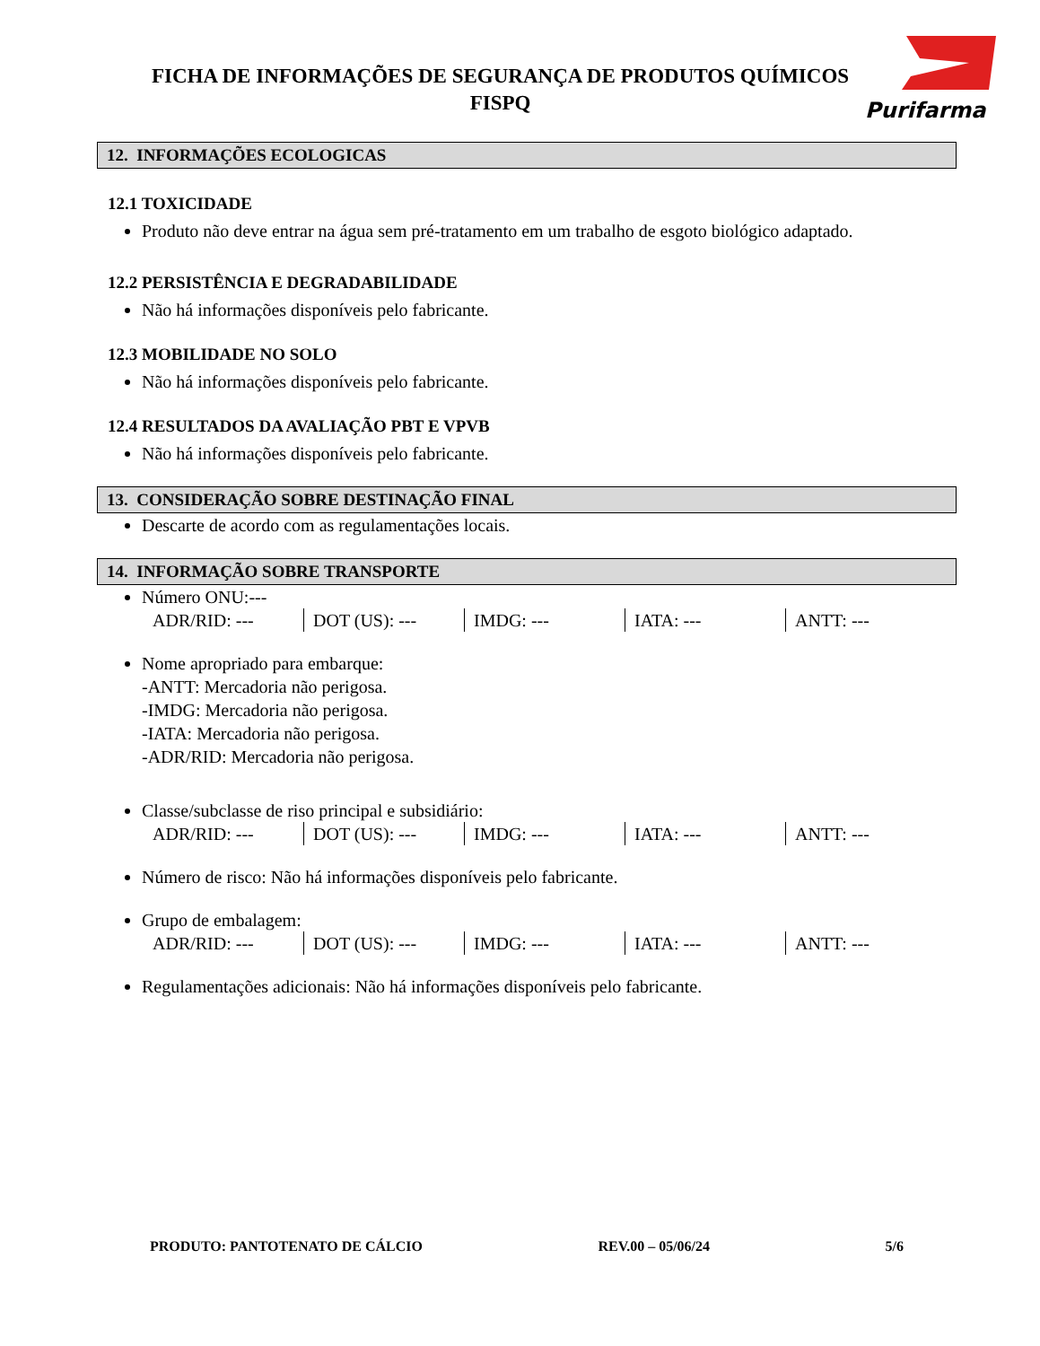FICHA DE INFORMAÇÕES DE SEGURANÇA DE PRODUTOS QUÍMICOS
FISPQ
Purifarma
12. INFORMAÇÕES ECOLOGICAS
12.1 TOXICIDADE
Produto não deve entrar na água sem pré-tratamento em um trabalho de esgoto biológico adaptado.
12.2 PERSISTÊNCIA E DEGRADABILIDADE
Não há informações disponíveis pelo fabricante.
12.3 MOBILIDADE NO SOLO
Não há informações disponíveis pelo fabricante.
12.4 RESULTADOS DA AVALIAÇÃO PBT E VPVB
Não há informações disponíveis pelo fabricante.
13. CONSIDERAÇÃO SOBRE DESTINAÇÃO FINAL
Descarte de acordo com as regulamentações locais.
14. INFORMAÇÃO SOBRE TRANSPORTE
Número ONU:---
| ADR/RID: --- | DOT (US): --- | IMDG: --- | IATA: --- | ANTT: --- |
Nome apropriado para embarque:
-ANTT: Mercadoria não perigosa.
-IMDG: Mercadoria não perigosa.
-IATA: Mercadoria não perigosa.
-ADR/RID: Mercadoria não perigosa.
Classe/subclasse de riso principal e subsidiário:
| ADR/RID: --- | DOT (US): --- | IMDG: --- | IATA: --- | ANTT: --- |
Número de risco: Não há informações disponíveis pelo fabricante.
Grupo de embalagem:
| ADR/RID: --- | DOT (US): --- | IMDG: --- | IATA: --- | ANTT: --- |
Regulamentações adicionais: Não há informações disponíveis pelo fabricante.
PRODUTO: PANTOTENATO DE CÁLCIO REV.00 – 05/06/24 5/6